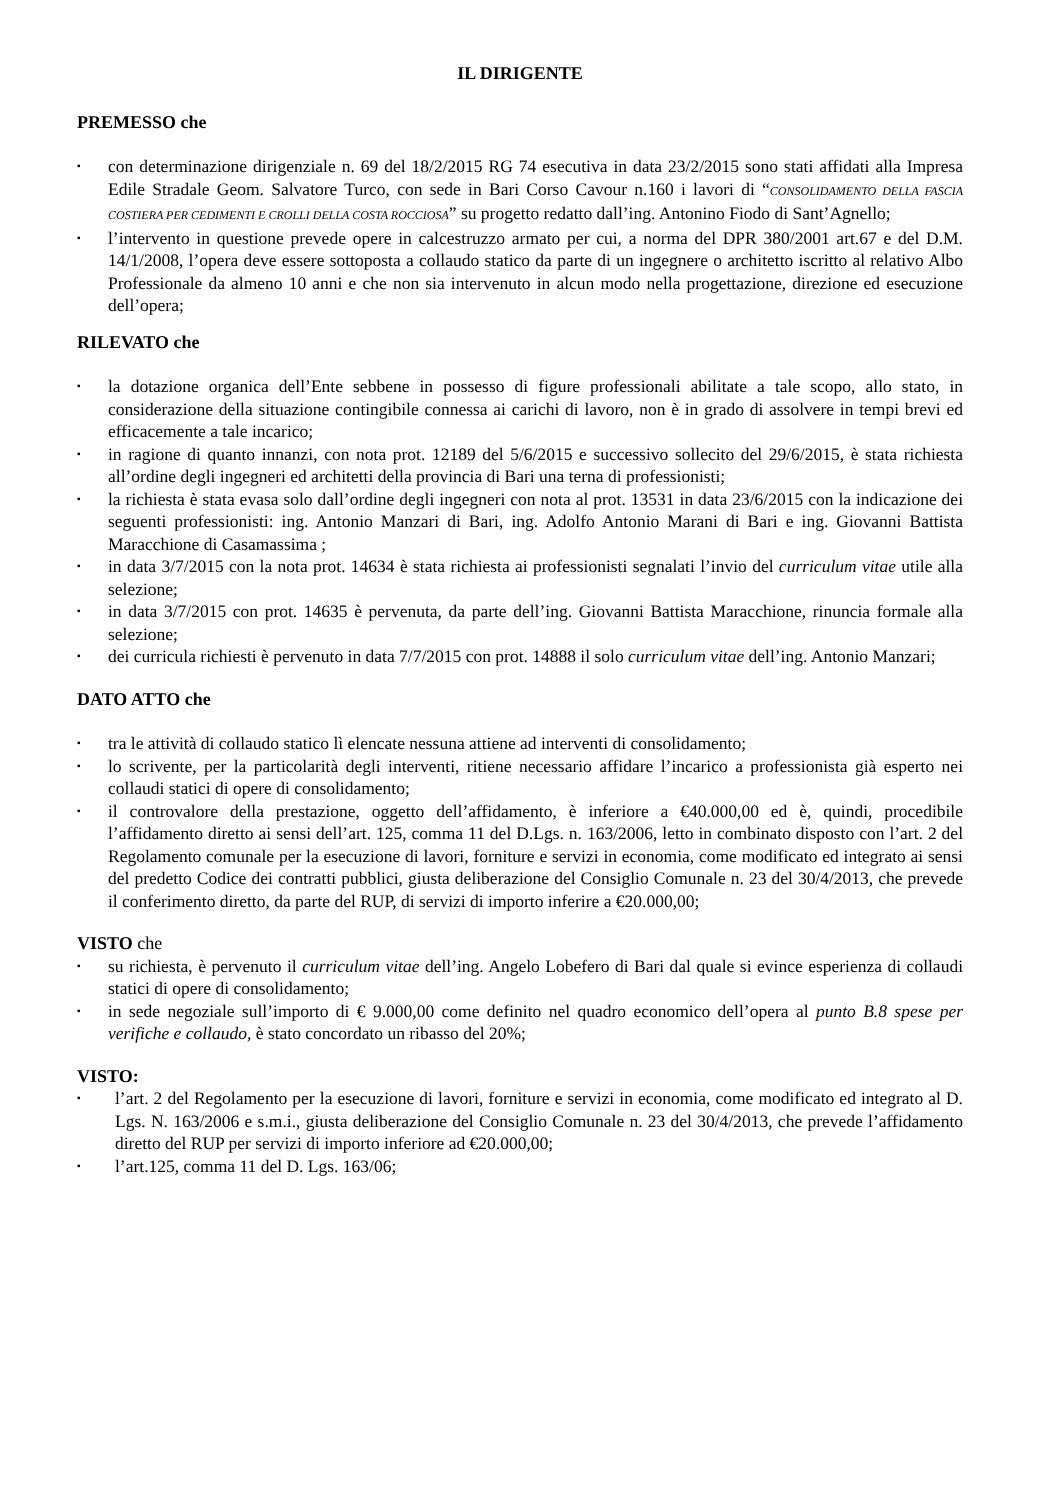IL DIRIGENTE
PREMESSO che
▪ con determinazione dirigenziale n. 69 del 18/2/2015 RG 74 esecutiva in data 23/2/2015 sono stati affidati alla Impresa Edile Stradale Geom. Salvatore Turco, con sede in Bari Corso Cavour n.160 i lavori di “CONSOLIDAMENTO DELLA FASCIA COSTIERA PER CEDIMENTI E CROLLI DELLA COSTA ROCCIOSA” su progetto redatto dall’ing. Antonino Fiodo di Sant’Agnello;
▪ l’intervento in questione prevede opere in calcestruzzo armato per cui, a norma del DPR 380/2001 art.67 e del D.M. 14/1/2008, l’opera deve essere sottoposta a collaudo statico da parte di un ingegnere o architetto iscritto al relativo Albo Professionale da almeno 10 anni e che non sia intervenuto in alcun modo nella progettazione, direzione ed esecuzione dell’opera;
RILEVATO che
▪ la dotazione organica dell’Ente sebbene in possesso di figure professionali abilitate a tale scopo, allo stato, in considerazione della situazione contingibile connessa ai carichi di lavoro, non è in grado di assolvere in tempi brevi ed efficacemente a tale incarico;
▪ in ragione di quanto innanzi, con nota prot. 12189 del 5/6/2015 e successivo sollecito del 29/6/2015, è stata richiesta all’ordine degli ingegneri ed architetti della provincia di Bari una terna di professionisti;
▪ la richiesta è stata evasa solo dall’ordine degli ingegneri con nota al prot. 13531 in data 23/6/2015 con la indicazione dei seguenti professionisti: ing. Antonio Manzari di Bari, ing. Adolfo Antonio Marani di Bari e ing. Giovanni Battista Maracchione di Casamassima ;
▪ in data 3/7/2015 con la nota prot. 14634 è stata richiesta ai professionisti segnalati l’invio del curriculum vitae utile alla selezione;
▪ in data 3/7/2015 con prot. 14635 è pervenuta, da parte dell’ing. Giovanni Battista Maracchione, rinuncia formale alla selezione;
▪ dei curricula richiesti è pervenuto in data 7/7/2015 con prot. 14888 il solo curriculum vitae dell’ing. Antonio Manzari;
DATO ATTO che
▪ tra le attività di collaudo statico lì elencate nessuna attiene ad interventi di consolidamento;
▪ lo scrivente, per la particolarità degli interventi, ritiene necessario affidare l’incarico a professionista già esperto nei collaudi statici di opere di consolidamento;
▪ il controvalore della prestazione, oggetto dell’affidamento, è inferiore a €40.000,00 ed è, quindi, procedibile l’affidamento diretto ai sensi dell’art. 125, comma 11 del D.Lgs. n. 163/2006, letto in combinato disposto con l’art. 2 del Regolamento comunale per la esecuzione di lavori, forniture e servizi in economia, come modificato ed integrato ai sensi del predetto Codice dei contratti pubblici, giusta deliberazione del Consiglio Comunale n. 23 del 30/4/2013, che prevede il conferimento diretto, da parte del RUP, di servizi di importo inferire a €20.000,00;
VISTO che
▪ su richiesta, è pervenuto il curriculum vitae dell’ing. Angelo Lobefero di Bari dal quale si evince esperienza di collaudi statici di opere di consolidamento;
▪ in sede negoziale sull’importo di € 9.000,00 come definito nel quadro economico dell’opera al punto B.8 spese per verifiche e collaudo, è stato concordato un ribasso del 20%;
VISTO:
▪ l’art. 2 del Regolamento per la esecuzione di lavori, forniture e servizi in economia, come modificato ed integrato al D. Lgs. N. 163/2006 e s.m.i., giusta deliberazione del Consiglio Comunale n. 23 del 30/4/2013, che prevede l’affidamento diretto del RUP per servizi di importo inferiore ad €20.000,00;
▪ l’art.125, comma 11 del D. Lgs. 163/06;